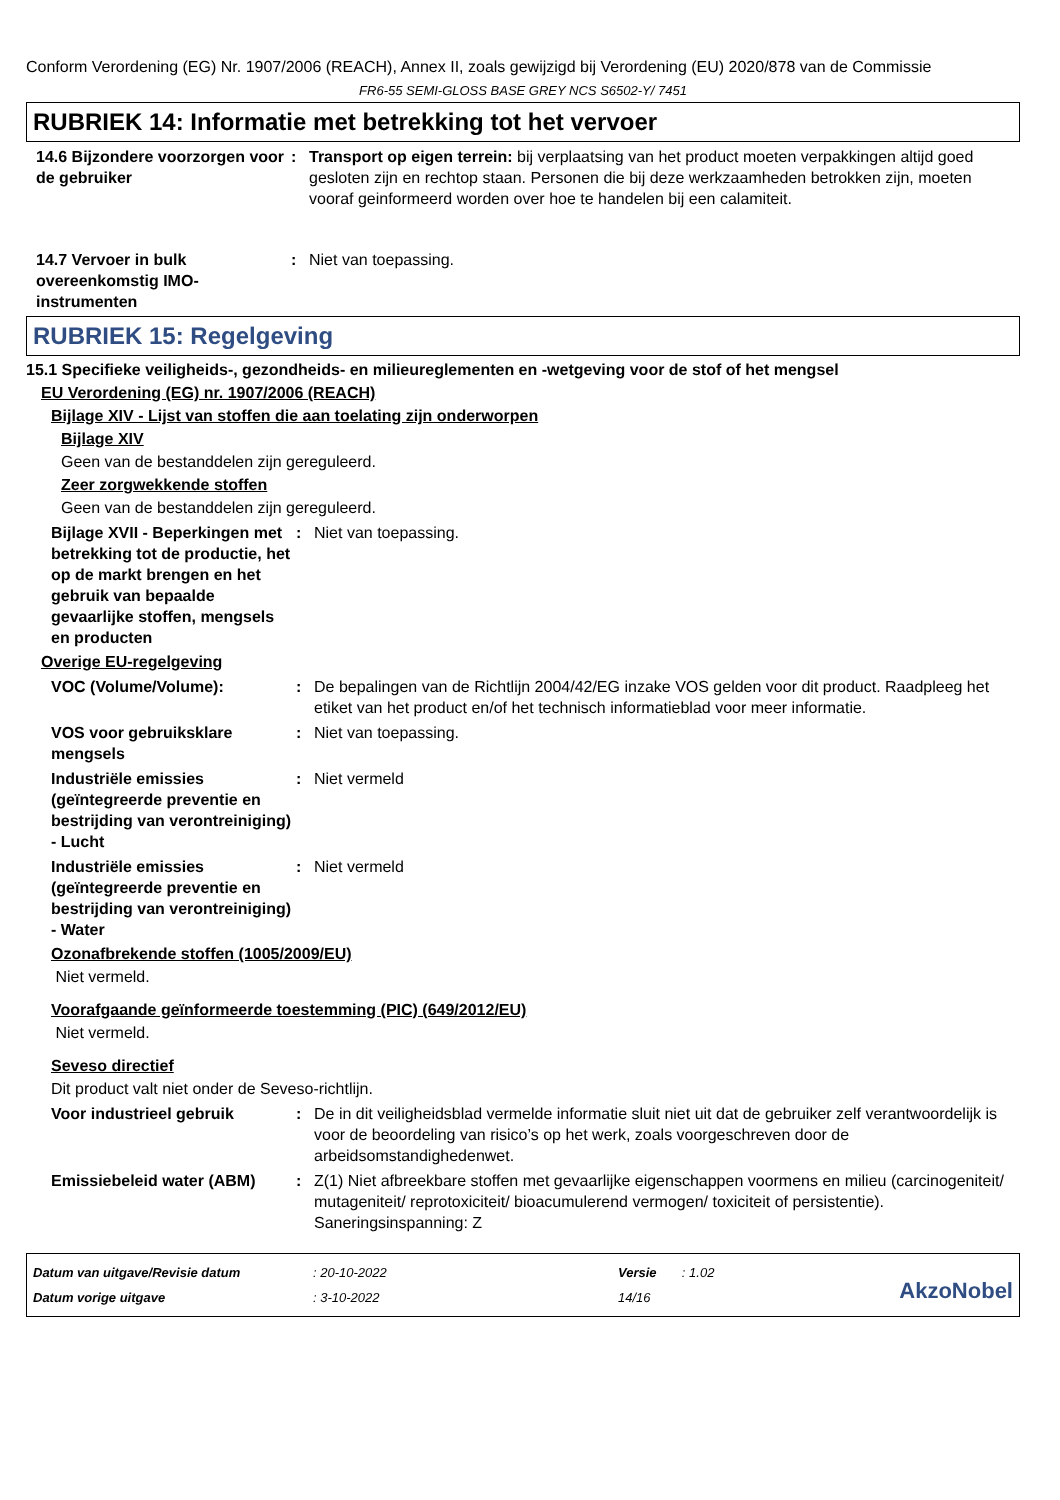Conform Verordening (EG) Nr. 1907/2006 (REACH), Annex II, zoals gewijzigd bij Verordening (EU) 2020/878 van de Commissie
FR6-55 SEMI-GLOSS BASE GREY NCS S6502-Y/ 7451
RUBRIEK 14: Informatie met betrekking tot het vervoer
14.6 Bijzondere voorzorgen voor de gebruiker
: Transport op eigen terrein: bij verplaatsing van het product moeten verpakkingen altijd goed gesloten zijn en rechtop staan. Personen die bij deze werkzaamheden betrokken zijn, moeten vooraf geinformeerd worden over hoe te handelen bij een calamiteit.
14.7 Vervoer in bulk overeenkomstig IMO-instrumenten
: Niet van toepassing.
RUBRIEK 15: Regelgeving
15.1 Specifieke veiligheids-, gezondheids- en milieureglementen en -wetgeving voor de stof of het mengsel
EU Verordening (EG) nr. 1907/2006 (REACH)
Bijlage XIV - Lijst van stoffen die aan toelating zijn onderworpen
Bijlage XIV
Geen van de bestanddelen zijn gereguleerd.
Zeer zorgwekkende stoffen
Geen van de bestanddelen zijn gereguleerd.
Bijlage XVII - Beperkingen met betrekking tot de productie, het op de markt brengen en het gebruik van bepaalde gevaarlijke stoffen, mengsels en producten
: Niet van toepassing.
Overige EU-regelgeving
VOC (Volume/Volume): : De bepalingen van de Richtlijn 2004/42/EG inzake VOS gelden voor dit product. Raadpleeg het etiket van het product en/of het technisch informatieblad voor meer informatie.
VOS voor gebruiksklare mengsels
: Niet van toepassing.
Industriële emissies (geïntegreerde preventie en bestrijding van verontreiniging) - Lucht
: Niet vermeld
Industriële emissies (geïntegreerde preventie en bestrijding van verontreiniging) - Water
: Niet vermeld
Ozonafbrekende stoffen (1005/2009/EU)
Niet vermeld.
Voorafgaande geïnformeerde toestemming (PIC) (649/2012/EU)
Niet vermeld.
Seveso directief
Dit product valt niet onder de Seveso-richtlijn.
Voor industrieel gebruik : De in dit veiligheidsblad vermelde informatie sluit niet uit dat de gebruiker zelf verantwoordelijk is voor de beoordeling van risico’s op het werk, zoals voorgeschreven door de arbeidsomstandighedenwet.
Emissiebeleid water (ABM) : Z(1) Niet afbreekbare stoffen met gevaarlijke eigenschappen voormens en milieu (carcinogeniteit/ mutageniteit/ reprotoxiciteit/ bioacumulerend vermogen/ toxiciteit of persistentie). Saneringsinspanning: Z
Datum van uitgave/Revisie datum
Datum vorige uitgave
: 20-10-2022
: 3-10-2022
Versie : 1.02
14/16
AkzoNobel